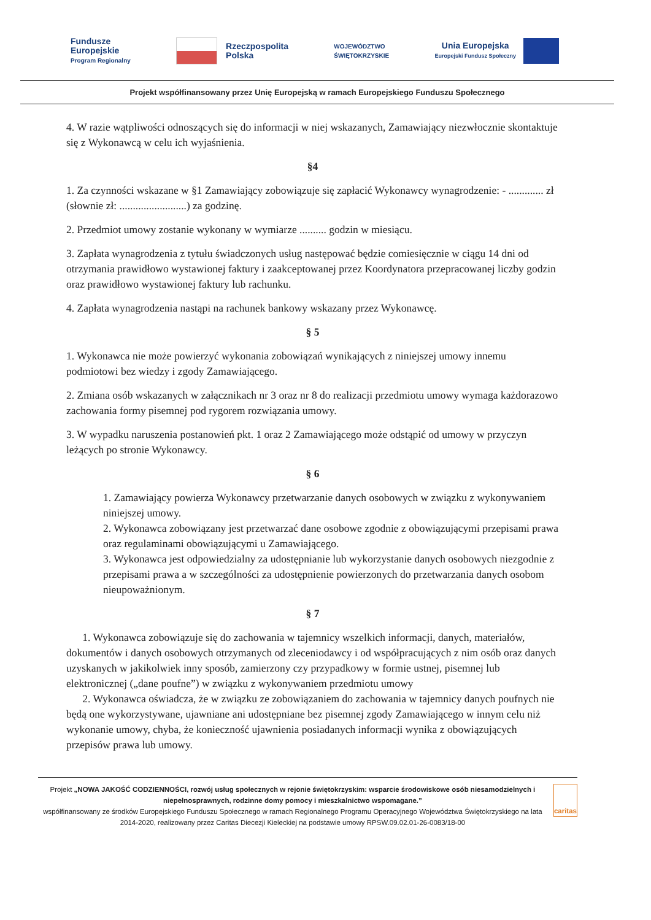Fundusze
Europejskie
Program Regionalny
Rzeczpospolita
Polska
WOJEWÓDZTWO
ŚWIĘTOKRZYSKIE
Unia Europejska
Europejski Fundusz Społeczny
Projekt współfinansowany przez Unię Europejską w ramach Europejskiego Funduszu Społecznego
4. W razie wątpliwości odnoszących się do informacji w niej wskazanych, Zamawiający niezwłocznie skontaktuje się z Wykonawcą w celu ich wyjaśnienia.
§4
1. Za czynności wskazane w §1 Zamawiający zobowiązuje się zapłacić Wykonawcy wynagrodzenie: - ............. zł (słownie zł: .........................) za godzinę.
2. Przedmiot umowy zostanie wykonany w wymiarze .......... godzin w miesiącu.
3. Zapłata wynagrodzenia z tytułu świadczonych usług następować będzie comiesięcznie w ciągu 14 dni od otrzymania prawidłowo wystawionej faktury i zaakceptowanej przez Koordynatora przepracowanej liczby godzin oraz prawidłowo wystawionej faktury lub rachunku.
4. Zapłata wynagrodzenia nastąpi na rachunek bankowy wskazany przez Wykonawcę.
§ 5
1. Wykonawca nie może powierzyć wykonania zobowiązań wynikających z niniejszej umowy innemu podmiotowi bez wiedzy i zgody Zamawiającego.
2. Zmiana osób wskazanych w załącznikach nr 3 oraz nr 8 do realizacji przedmiotu umowy wymaga każdorazowo zachowania formy pisemnej pod rygorem rozwiązania umowy.
3. W wypadku naruszenia postanowień pkt. 1 oraz 2 Zamawiającego może odstąpić od umowy w przyczyn leżących po stronie Wykonawcy.
§ 6
1. Zamawiający powierza Wykonawcy przetwarzanie danych osobowych w związku z wykonywaniem niniejszej umowy.
2. Wykonawca zobowiązany jest przetwarzać dane osobowe zgodnie z obowiązującymi przepisami prawa oraz regulaminami obowiązującymi u Zamawiającego.
3. Wykonawca jest odpowiedzialny za udostępnianie lub wykorzystanie danych osobowych niezgodnie z przepisami prawa a w szczególności za udostępnienie powierzonych do przetwarzania danych osobom nieupoważnionym.
§ 7
1. Wykonawca zobowiązuje się do zachowania w tajemnicy wszelkich informacji, danych, materiałów, dokumentów i danych osobowych otrzymanych od zleceniodawcy i od współpracujących z nim osób oraz danych uzyskanych w jakikolwiek inny sposób, zamierzony czy przypadkowy w formie ustnej, pisemnej lub elektronicznej („dane poufne”) w związku z wykonywaniem przedmiotu umowy
2. Wykonawca oświadcza, że w związku ze zobowiązaniem do zachowania w tajemnicy danych poufnych nie będą one wykorzystywane, ujawniane ani udostępniane bez pisemnej zgody Zamawiającego w innym celu niż wykonanie umowy, chyba, że konieczność ujawnienia posiadanych informacji wynika z obowiązujących przepisów prawa lub umowy.
Projekt „NOWA JAKOŚĆ CODZIENNOŚCI, rozwój usług społecznych w rejonie świętokrzyskim: wsparcie środowiskowe osób niesamodzielnych i niepełnosprawnych, rodzinne domy pomocy i mieszkalnictwo wspomagane.”
współfinansowany ze środków Europejskiego Funduszu Społecznego w ramach Regionalnego Programu Operacyjnego Województwa Świętokrzyskiego na lata 2014-2020, realizowany przez Caritas Diecezji Kieleckiej na podstawie umowy RPSW.09.02.01-26-0083/18-00
caritas